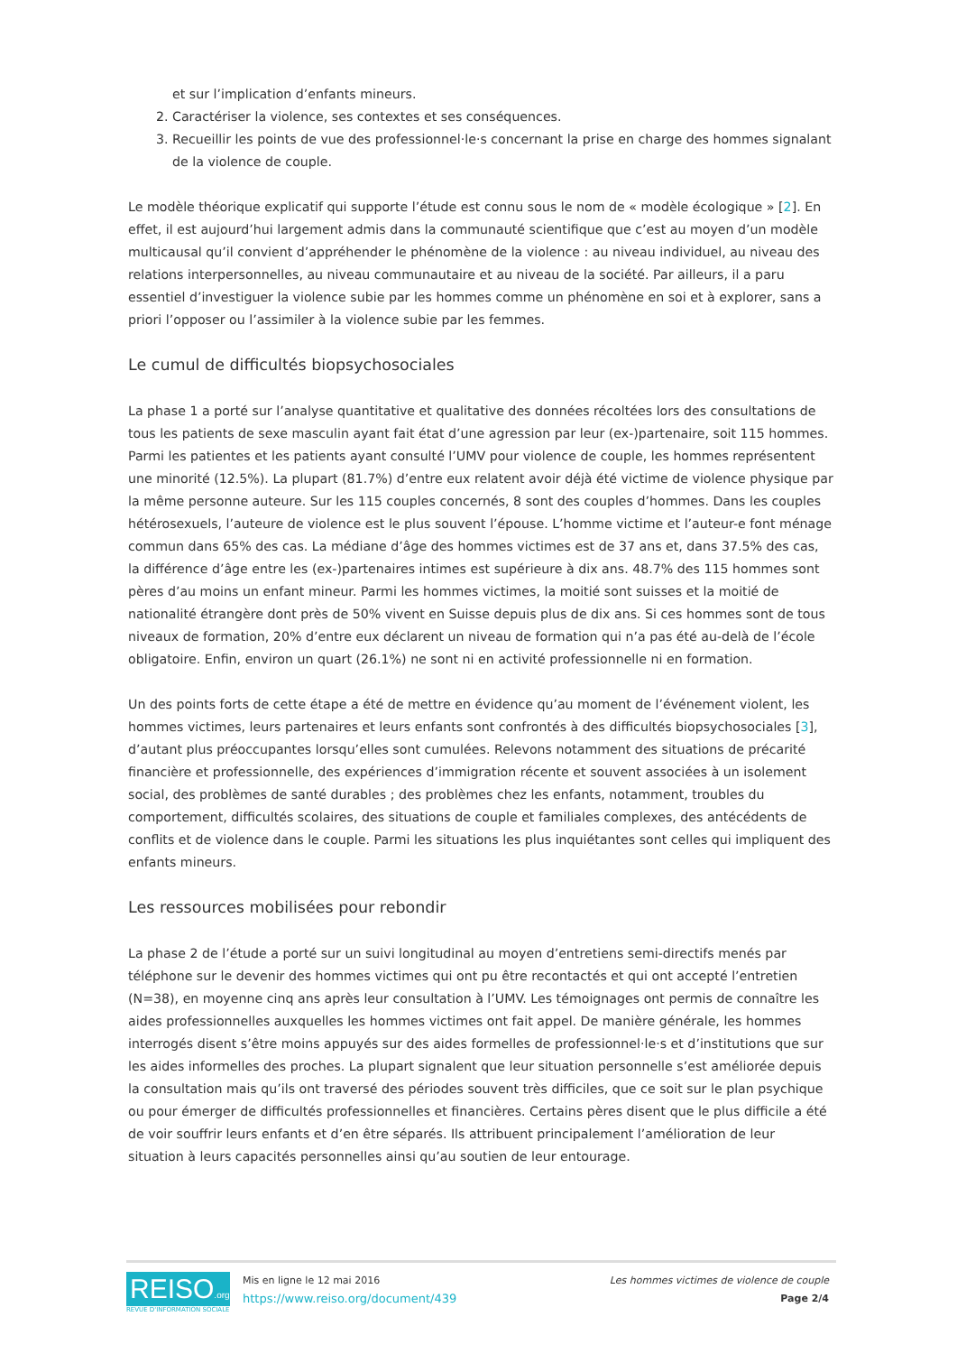et sur l’implication d’enfants mineurs.
2. Caractériser la violence, ses contextes et ses conséquences.
3. Recueillir les points de vue des professionnel·le·s concernant la prise en charge des hommes signalant de la violence de couple.
Le modèle théorique explicatif qui supporte l’étude est connu sous le nom de « modèle écologique » [2]. En effet, il est aujourd’hui largement admis dans la communauté scientifique que c’est au moyen d’un modèle multicausal qu’il convient d’appréhender le phénomène de la violence : au niveau individuel, au niveau des relations interpersonnelles, au niveau communautaire et au niveau de la société. Par ailleurs, il a paru essentiel d’investiguer la violence subie par les hommes comme un phénomène en soi et à explorer, sans a priori l’opposer ou l’assimiler à la violence subie par les femmes.
Le cumul de difficultés biopsychosociales
La phase 1 a porté sur l’analyse quantitative et qualitative des données récoltées lors des consultations de tous les patients de sexe masculin ayant fait état d’une agression par leur (ex-)partenaire, soit 115 hommes. Parmi les patientes et les patients ayant consulté l’UMV pour violence de couple, les hommes représentent une minorité (12.5%). La plupart (81.7%) d’entre eux relatent avoir déjà été victime de violence physique par la même personne auteure. Sur les 115 couples concernés, 8 sont des couples d’hommes. Dans les couples hétérosexuels, l’auteure de violence est le plus souvent l’épouse. L’homme victime et l’auteur-e font ménage commun dans 65% des cas. La médiane d’âge des hommes victimes est de 37 ans et, dans 37.5% des cas, la différence d’âge entre les (ex-)partenaires intimes est supérieure à dix ans. 48.7% des 115 hommes sont pères d’au moins un enfant mineur. Parmi les hommes victimes, la moitié sont suisses et la moitié de nationalité étrangère dont près de 50% vivent en Suisse depuis plus de dix ans. Si ces hommes sont de tous niveaux de formation, 20% d’entre eux déclarent un niveau de formation qui n’a pas été au-delà de l’école obligatoire. Enfin, environ un quart (26.1%) ne sont ni en activité professionnelle ni en formation.
Un des points forts de cette étape a été de mettre en évidence qu’au moment de l’événement violent, les hommes victimes, leurs partenaires et leurs enfants sont confrontés à des difficultés biopsychosociales [3], d’autant plus préoccupantes lorsqu’elles sont cumulées. Relevons notamment des situations de précarité financière et professionnelle, des expériences d’immigration récente et souvent associées à un isolement social, des problèmes de santé durables ; des problèmes chez les enfants, notamment, troubles du comportement, difficultés scolaires, des situations de couple et familiales complexes, des antécédents de conflits et de violence dans le couple. Parmi les situations les plus inquiétantes sont celles qui impliquent des enfants mineurs.
Les ressources mobilisées pour rebondir
La phase 2 de l’étude a porté sur un suivi longitudinal au moyen d’entretiens semi-directifs menés par téléphone sur le devenir des hommes victimes qui ont pu être recontactés et qui ont accepté l’entretien (N=38), en moyenne cinq ans après leur consultation à l’UMV. Les témoignages ont permis de connaître les aides professionnelles auxquelles les hommes victimes ont fait appel. De manière générale, les hommes interrogés disent s’être moins appuyés sur des aides formelles de professionnel·le·s et d’institutions que sur les aides informelles des proches. La plupart signalent que leur situation personnelle s’est améliorée depuis la consultation mais qu’ils ont traversé des périodes souvent très difficiles, que ce soit sur le plan psychique ou pour émerger de difficultés professionnelles et financières. Certains pères disent que le plus difficile a été de voir souffrir leurs enfants et d’en être séparés. Ils attribuent principalement l’amélioration de leur situation à leurs capacités personnelles ainsi qu’au soutien de leur entourage.
REISO.org
REVUE D'INFORMATION SOCIALE
Mis en ligne le 12 mai 2016
https://www.reiso.org/document/439
Les hommes victimes de violence de couple
Page 2/4